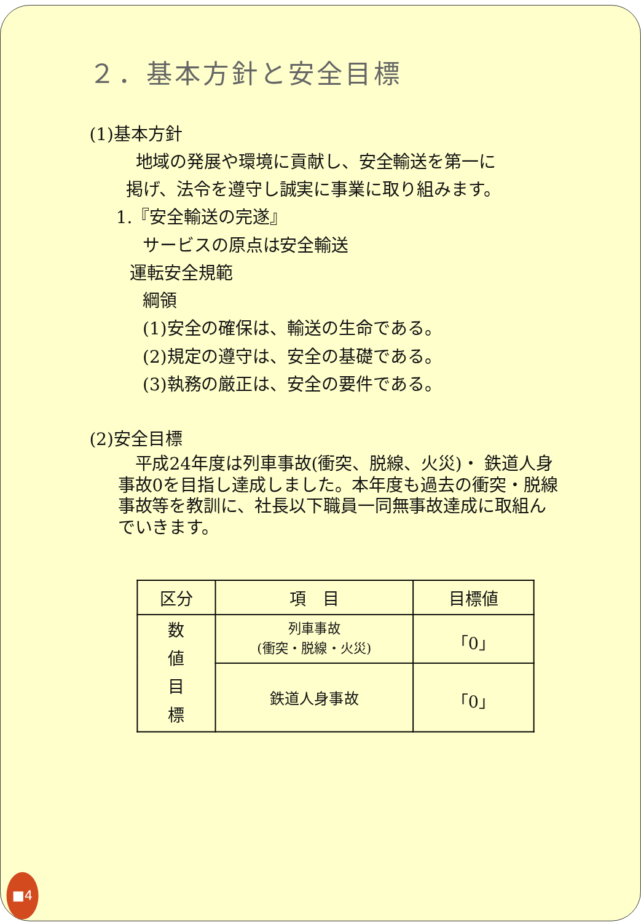２．基本方針と安全目標
(1)基本方針
地域の発展や環境に貢献し、安全輸送を第一に
掲げ、法令を遵守し誠実に事業に取り組みます。
1.『安全輸送の完遂』
サービスの原点は安全輸送
運転安全規範
綱領
(1)安全の確保は、輸送の生命である。
(2)規定の遵守は、安全の基礎である。
(3)執務の厳正は、安全の要件である。
(2)安全目標
　平成24年度は列車事故(衝突、脱線、火災)・ 鉄道人身事故0を目指し達成しました。本年度も過去の衝突・脱線事故等を教訓に、社長以下職員一同無事故達成に取組んでいきます。
| 区分 | 項 目 | 目標値 |
| --- | --- | --- |
| 数 値 目 標 | 列車事故 (衝突・脱線・火災) | 「0」 |
| | 鉄道人身事故 | 「0」 |
■4